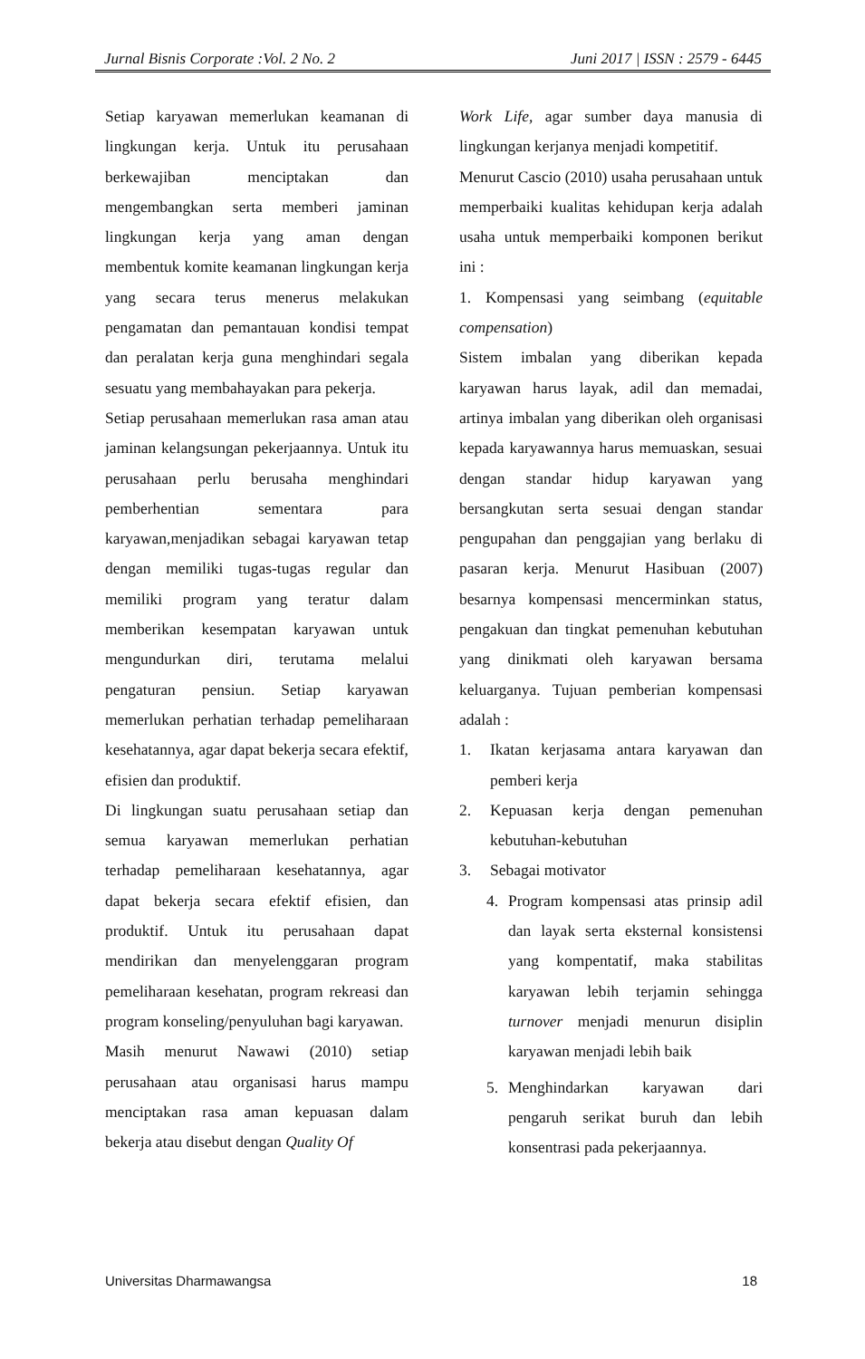Jurnal Bisnis Corporate :Vol. 2 No. 2 Juni 2017 | ISSN : 2579 - 6445
Setiap karyawan memerlukan keamanan di lingkungan kerja. Untuk itu perusahaan berkewajiban menciptakan dan mengembangkan serta memberi jaminan lingkungan kerja yang aman dengan membentuk komite keamanan lingkungan kerja yang secara terus menerus melakukan pengamatan dan pemantauan kondisi tempat dan peralatan kerja guna menghindari segala sesuatu yang membahayakan para pekerja.
Setiap perusahaan memerlukan rasa aman atau jaminan kelangsungan pekerjaannya. Untuk itu perusahaan perlu berusaha menghindari pemberhentian sementara para karyawan,menjadikan sebagai karyawan tetap dengan memiliki tugas-tugas regular dan memiliki program yang teratur dalam memberikan kesempatan karyawan untuk mengundurkan diri, terutama melalui pengaturan pensiun. Setiap karyawan memerlukan perhatian terhadap pemeliharaan kesehatannya, agar dapat bekerja secara efektif, efisien dan produktif.
Di lingkungan suatu perusahaan setiap dan semua karyawan memerlukan perhatian terhadap pemeliharaan kesehatannya, agar dapat bekerja secara efektif efisien, dan produktif. Untuk itu perusahaan dapat mendirikan dan menyelenggaran program pemeliharaan kesehatan, program rekreasi dan program konseling/penyuluhan bagi karyawan.
Masih menurut Nawawi (2010) setiap perusahaan atau organisasi harus mampu menciptakan rasa aman kepuasan dalam bekerja atau disebut dengan Quality Of
Work Life, agar sumber daya manusia di lingkungan kerjanya menjadi kompetitif.
Menurut Cascio (2010) usaha perusahaan untuk memperbaiki kualitas kehidupan kerja adalah usaha untuk memperbaiki komponen berikut ini :
1. Kompensasi yang seimbang (equitable compensation)
Sistem imbalan yang diberikan kepada karyawan harus layak, adil dan memadai, artinya imbalan yang diberikan oleh organisasi kepada karyawannya harus memuaskan, sesuai dengan standar hidup karyawan yang bersangkutan serta sesuai dengan standar pengupahan dan penggajian yang berlaku di pasaran kerja. Menurut Hasibuan (2007) besarnya kompensasi mencerminkan status, pengakuan dan tingkat pemenuhan kebutuhan yang dinikmati oleh karyawan bersama keluarganya. Tujuan pemberian kompensasi adalah :
1. Ikatan kerjasama antara karyawan dan pemberi kerja
2. Kepuasan kerja dengan pemenuhan kebutuhan-kebutuhan
3. Sebagai motivator
4. Program kompensasi atas prinsip adil dan layak serta eksternal konsistensi yang kompentatif, maka stabilitas karyawan lebih terjamin sehingga turnover menjadi menurun disiplin karyawan menjadi lebih baik
5. Menghindarkan karyawan dari pengaruh serikat buruh dan lebih konsentrasi pada pekerjaannya.
Universitas Dharmawangsa 18